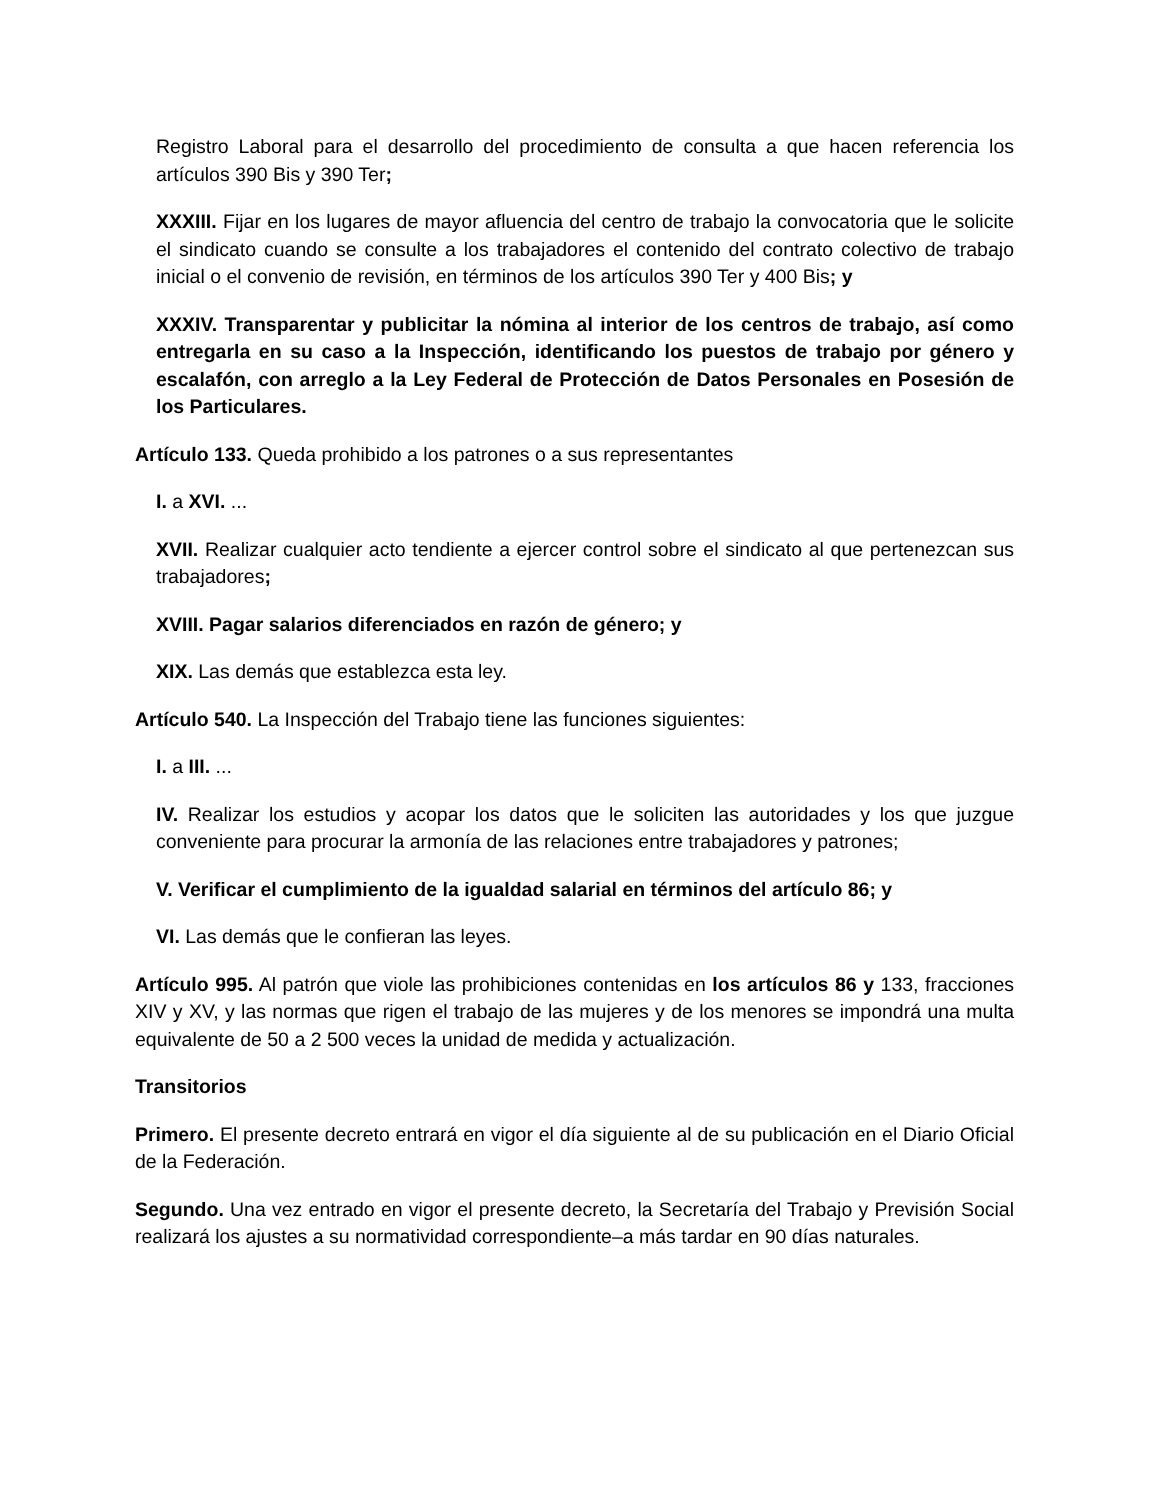Registro Laboral para el desarrollo del procedimiento de consulta a que hacen referencia los artículos 390 Bis y 390 Ter;
XXXIII. Fijar en los lugares de mayor afluencia del centro de trabajo la convocatoria que le solicite el sindicato cuando se consulte a los trabajadores el contenido del contrato colectivo de trabajo inicial o el convenio de revisión, en términos de los artículos 390 Ter y 400 Bis; y
XXXIV. Transparentar y publicitar la nómina al interior de los centros de trabajo, así como entregarla en su caso a la Inspección, identificando los puestos de trabajo por género y escalafón, con arreglo a la Ley Federal de Protección de Datos Personales en Posesión de los Particulares.
Artículo 133. Queda prohibido a los patrones o a sus representantes
I. a XVI. ...
XVII. Realizar cualquier acto tendiente a ejercer control sobre el sindicato al que pertenezcan sus trabajadores;
XVIII. Pagar salarios diferenciados en razón de género; y
XIX. Las demás que establezca esta ley.
Artículo 540. La Inspección del Trabajo tiene las funciones siguientes:
I. a III. ...
IV. Realizar los estudios y acopar los datos que le soliciten las autoridades y los que juzgue conveniente para procurar la armonía de las relaciones entre trabajadores y patrones;
V. Verificar el cumplimiento de la igualdad salarial en términos del artículo 86; y
VI. Las demás que le confieran las leyes.
Artículo 995. Al patrón que viole las prohibiciones contenidas en los artículos 86 y 133, fracciones XIV y XV, y las normas que rigen el trabajo de las mujeres y de los menores se impondrá una multa equivalente de 50 a 2 500 veces la unidad de medida y actualización.
Transitorios
Primero. El presente decreto entrará en vigor el día siguiente al de su publicación en el Diario Oficial de la Federación.
Segundo. Una vez entrado en vigor el presente decreto, la Secretaría del Trabajo y Previsión Social realizará los ajustes a su normatividad correspondiente–a más tardar en 90 días naturales.